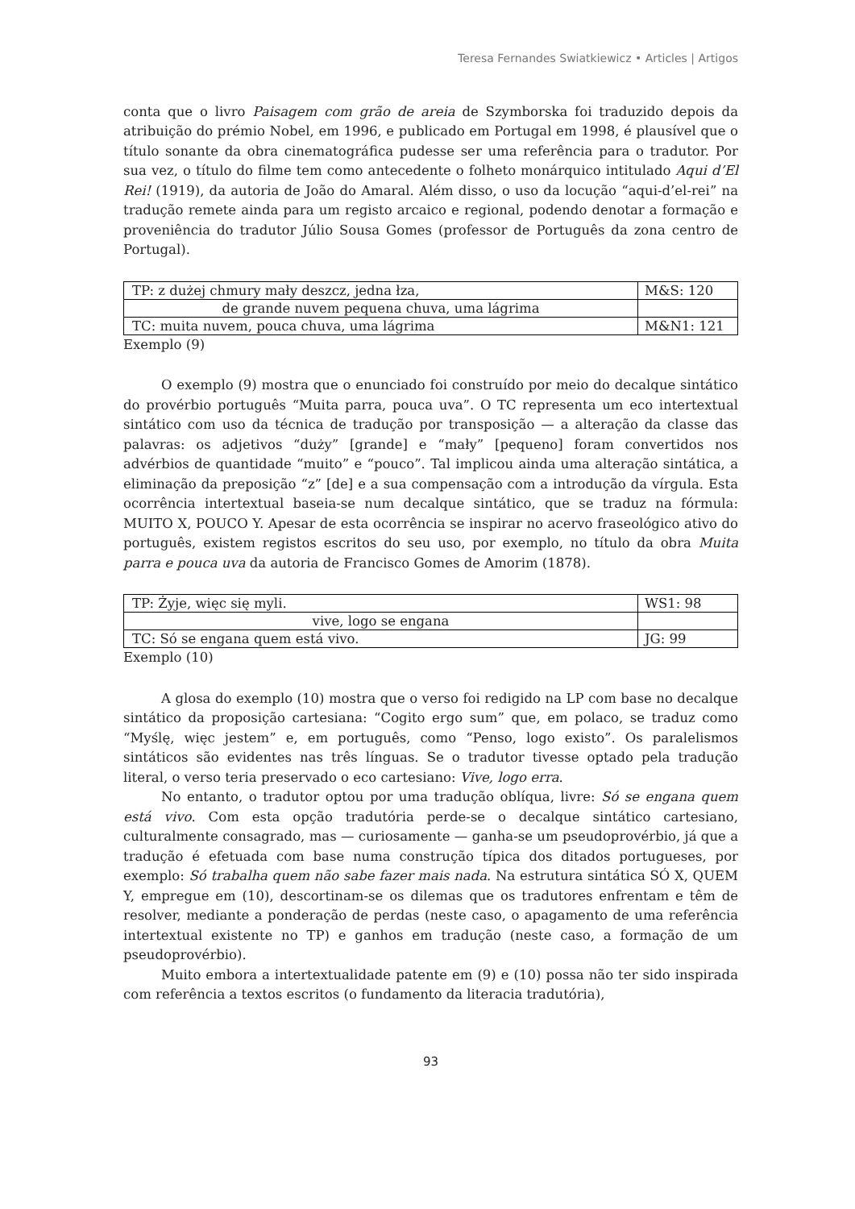Teresa Fernandes Swiatkiewicz • Articles | Artigos
conta que o livro Paisagem com grão de areia de Szymborska foi traduzido depois da atribuição do prémio Nobel, em 1996, e publicado em Portugal em 1998, é plausível que o título sonante da obra cinematográfica pudesse ser uma referência para o tradutor. Por sua vez, o título do filme tem como antecedente o folheto monárquico intitulado Aqui d’El Rei! (1919), da autoria de João do Amaral. Além disso, o uso da locução “aqui-d’el-rei” na tradução remete ainda para um registo arcaico e regional, podendo denotar a formação e proveniência do tradutor Júlio Sousa Gomes (professor de Português da zona centro de Portugal).
| TP: z dużej chmury mały deszcz, jedna łza, | M&S: 120 |
| de grande nuvem pequena chuva, uma lágrima | |
| TC: muita nuvem, pouca chuva, uma lágrima | M&N1: 121 |
Exemplo (9)
O exemplo (9) mostra que o enunciado foi construído por meio do decalque sintático do provérbio português “Muita parra, pouca uva”. O TC representa um eco intertextual sintático com uso da técnica de tradução por transposição — a alteração da classe das palavras: os adjetivos “duży” [grande] e “mały” [pequeno] foram convertidos nos advérbios de quantidade “muito” e “pouco”. Tal implicou ainda uma alteração sintática, a eliminação da preposição “z” [de] e a sua compensação com a introdução da vírgula. Esta ocorrência intertextual baseia-se num decalque sintático, que se traduz na fórmula: MUITO X, POUCO Y. Apesar de esta ocorrência se inspirar no acervo fraseológico ativo do português, existem registos escritos do seu uso, por exemplo, no título da obra Muita parra e pouca uva da autoria de Francisco Gomes de Amorim (1878).
| TP: Żyje, więc się myli. | WS1: 98 |
| vive, logo se engana | |
| TC: Só se engana quem está vivo. | JG: 99 |
Exemplo (10)
A glosa do exemplo (10) mostra que o verso foi redigido na LP com base no decalque sintático da proposição cartesiana: “Cogito ergo sum” que, em polaco, se traduz como “Myślę, więc jestem” e, em português, como “Penso, logo existo”. Os paralelismos sintáticos são evidentes nas três línguas. Se o tradutor tivesse optado pela tradução literal, o verso teria preservado o eco cartesiano: Vive, logo erra.
No entanto, o tradutor optou por uma tradução oblíqua, livre: Só se engana quem está vivo. Com esta opção tradutória perde-se o decalque sintático cartesiano, culturalmente consagrado, mas — curiosamente — ganha-se um pseudoprovérbio, já que a tradução é efetuada com base numa construção típica dos ditados portugueses, por exemplo: Só trabalha quem não sabe fazer mais nada. Na estrutura sintática SÓ X, QUEM Y, empregue em (10), descortinam-se os dilemas que os tradutores enfrentam e têm de resolver, mediante a ponderação de perdas (neste caso, o apagamento de uma referência intertextual existente no TP) e ganhos em tradução (neste caso, a formação de um pseudoprovérbio).
Muito embora a intertextualidade patente em (9) e (10) possa não ter sido inspirada com referência a textos escritos (o fundamento da literacia tradutória),
93